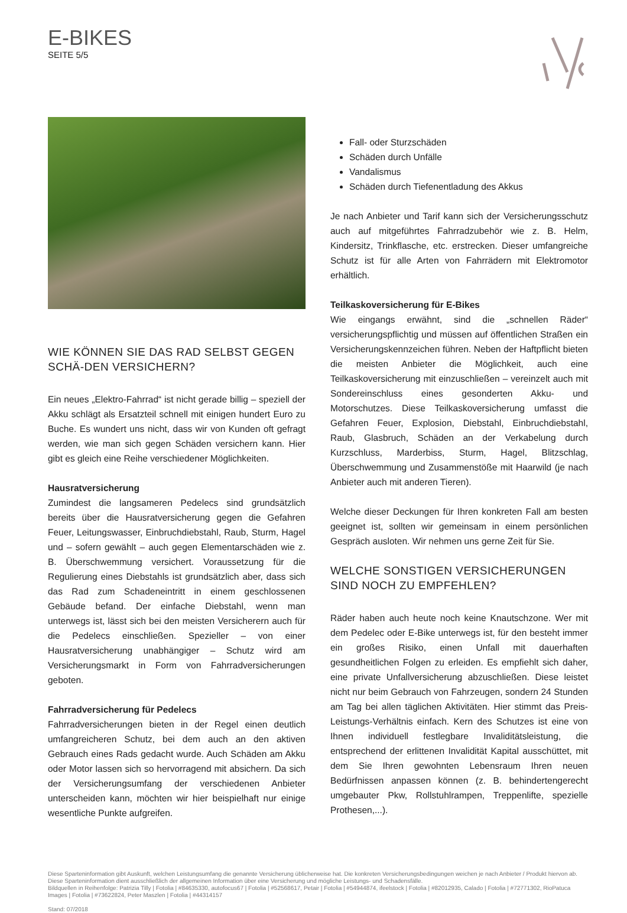E-BIKES
SEITE 5/5
WIE KÖNNEN SIE DAS RAD SELBST GEGEN SCHÄ-DEN VERSICHERN?
Ein neues „Elektro-Fahrrad“ ist nicht gerade billig – speziell der Akku schlägt als Ersatzteil schnell mit einigen hundert Euro zu Buche. Es wundert uns nicht, dass wir von Kunden oft gefragt werden, wie man sich gegen Schäden versichern kann. Hier gibt es gleich eine Reihe verschiedener Möglichkeiten.
Hausratversicherung
Zumindest die langsameren Pedelecs sind grundsätzlich bereits über die Hausratversicherung gegen die Gefahren Feuer, Leitungswasser, Einbruchdiebstahl, Raub, Sturm, Hagel und – sofern gewählt – auch gegen Elementarschäden wie z. B. Überschwemmung versichert. Voraussetzung für die Regulierung eines Diebstahls ist grundsätzlich aber, dass sich das Rad zum Schadeneintritt in einem geschlossenen Gebäude befand. Der einfache Diebstahl, wenn man unterwegs ist, lässt sich bei den meisten Versicherern auch für die Pedelecs einschließen. Spezieller – von einer Hausratversicherung unabhängiger – Schutz wird am Versicherungsmarkt in Form von Fahrradversicherungen geboten.
Fahrradversicherung für Pedelecs
Fahrradversicherungen bieten in der Regel einen deutlich umfangreicheren Schutz, bei dem auch an den aktiven Gebrauch eines Rads gedacht wurde. Auch Schäden am Akku oder Motor lassen sich so hervorragend mit absichern. Da sich der Versicherungsumfang der verschiedenen Anbieter unterscheiden kann, möchten wir hier beispielhaft nur einige wesentliche Punkte aufgreifen.
Fall- oder Sturzschäden
Schäden durch Unfälle
Vandalismus
Schäden durch Tiefenentladung des Akkus
Je nach Anbieter und Tarif kann sich der Versicherungsschutz auch auf mitgeführtes Fahrradzubehör wie z. B. Helm, Kindersitz, Trinkflasche, etc. erstrecken. Dieser umfangreiche Schutz ist für alle Arten von Fahrrädern mit Elektromotor erhältlich.
Teilkaskoversicherung für E-Bikes
Wie eingangs erwähnt, sind die „schnellen Räder“ versicherungspflichtig und müssen auf öffentlichen Straßen ein Versicherungskennzeichen führen. Neben der Haftpflicht bieten die meisten Anbieter die Möglichkeit, auch eine Teilkaskoversicherung mit einzuschließen – vereinzelt auch mit Sondereinschluss eines gesonderten Akku- und Motorschutzes. Diese Teilkaskoversicherung umfasst die Gefahren Feuer, Explosion, Diebstahl, Einbruchdiebstahl, Raub, Glasbruch, Schäden an der Verkabelung durch Kurzschluss, Marderbiss, Sturm, Hagel, Blitzschlag, Überschwemmung und Zusammenstöße mit Haarwild (je nach Anbieter auch mit anderen Tieren).
Welche dieser Deckungen für Ihren konkreten Fall am besten geeignet ist, sollten wir gemeinsam in einem persönlichen Gespräch ausloten. Wir nehmen uns gerne Zeit für Sie.
WELCHE SONSTIGEN VERSICHERUNGEN SIND NOCH ZU EMPFEHLEN?
Räder haben auch heute noch keine Knautschzone. Wer mit dem Pedelec oder E-Bike unterwegs ist, für den besteht immer ein großes Risiko, einen Unfall mit dauerhaften gesundheitlichen Folgen zu erleiden. Es empfiehlt sich daher, eine private Unfallversicherung abzuschließen. Diese leistet nicht nur beim Gebrauch von Fahrzeugen, sondern 24 Stunden am Tag bei allen täglichen Aktivitäten. Hier stimmt das Preis-Leistungs-Verhältnis einfach. Kern des Schutzes ist eine von Ihnen individuell festlegbare Invaliditätsleistung, die entsprechend der erlittenen Invalidität Kapital ausschüttet, mit dem Sie Ihren gewohnten Lebensraum Ihren neuen Bedürfnissen anpassen können (z. B. behindertengerecht umgebauter Pkw, Rollstuhlrampen, Treppenlifte, spezielle Prothesen,...).
Diese Sparteninformation gibt Auskunft, welchen Leistungsumfang die genannte Versicherung üblicherweise hat. Die konkreten Versicherungsbedingungen weichen je nach Anbieter / Produkt hiervon ab.
Diese Sparteninformation dient ausschließlich der allgemeinen Information über eine Versicherung und mögliche Leistungs- und Schadensfälle.
Bildquellen in Reihenfolge: Patrizia Tilly | Fotolia | #84635330, autofocus67 | Fotolia | #52568617, Petair | Fotolia | #54944874, ifeelstock | Fotolia | #82012935, Calado | Fotolia | #72771302, RioPatuca Images | Fotolia | #73622824, Peter Maszlen | Fotolia | #44314157
Stand: 07/2018